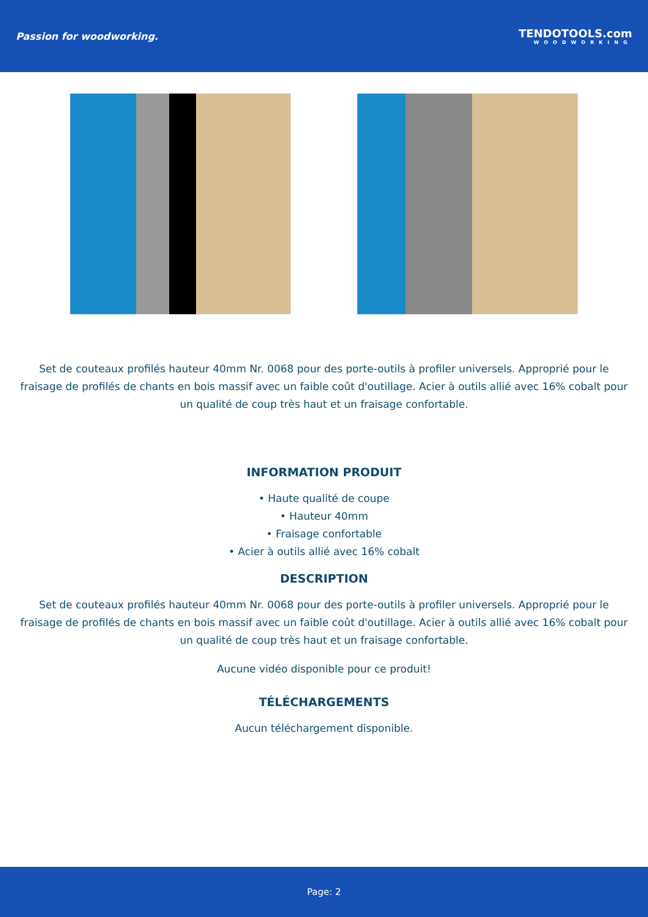Passion for woodworking. TENDOTOOLS.com
WOODWORKING
Set de couteaux profilés hauteur 40mm Nr. 0068 pour des porte-outils à profiler universels. Approprié pour le fraisage de profilés de chants en bois massif avec un faible coût d'outillage. Acier à outils allié avec 16% cobalt pour un qualité de coup très haut et un fraisage confortable.
INFORMATION PRODUIT
• Haute qualité de coupe
• Hauteur 40mm
• Fraisage confortable
• Acier à outils allié avec 16% cobalt
DESCRIPTION
Set de couteaux profilés hauteur 40mm Nr. 0068 pour des porte-outils à profiler universels. Approprié pour le fraisage de profilés de chants en bois massif avec un faible coût d'outillage. Acier à outils allié avec 16% cobalt pour un qualité de coup très haut et un fraisage confortable.
Aucune vidéo disponible pour ce produit!
TÉLÉCHARGEMENTS
Aucun téléchargement disponible.
Page: 2